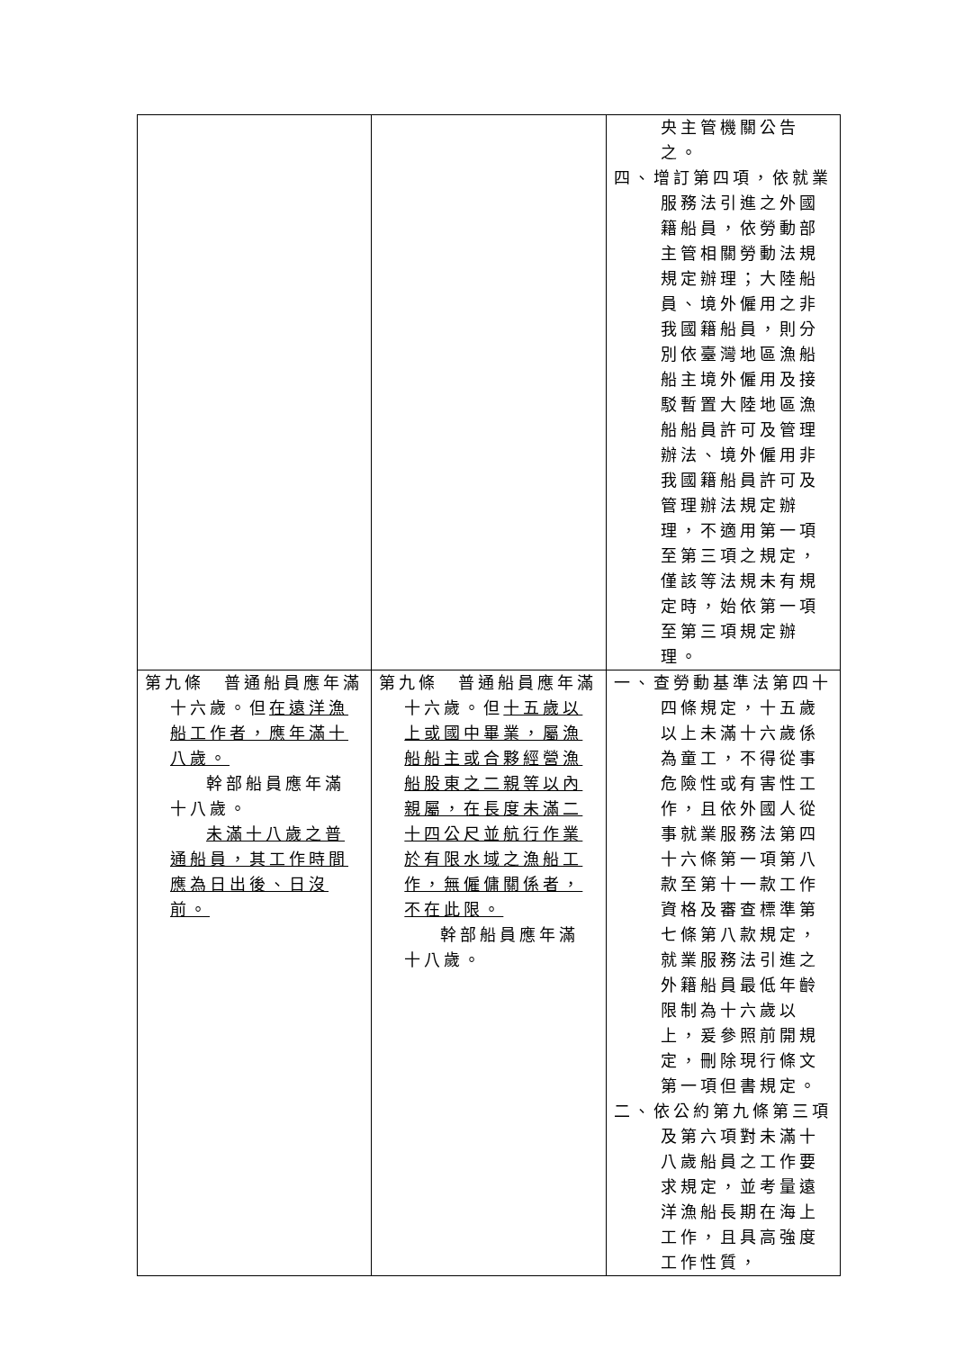| | | 央主管機關公告之。 四、增訂第四項，依就業服務法引進之外國籍船員，依勞動部主管相關勞動法規規定辦理；大陸船員、境外僱用之非我國籍船員，則分別依臺灣地區漁船船主境外僱用及接駁暫置大陸地區漁船船員許可及管理辦法、境外僱用非我國籍船員許可及管理辦法規定辦理，不適用第一項至第三項之規定，僅該等法規未有規定時，始依第一項至第三項規定辦理。 |
| 第九條 普通船員應年滿十六歲。但 在遠洋漁船工作者，應年滿十八歲。 幹部船員應年滿十八歲。 未滿十八歲之普通船員，其工作時間應為日出後、日沒前。 | 第九條 普通船員應年滿十六歲。但 十五歲以上或國中畢業，屬漁船船主或合夥經營漁船股東之二親等以內親屬，在長度未滿二十四公尺並航行作業於有限水域之漁船工作，無僱傭關係者，不在此限。 幹部船員應年滿十八歲。 | 一、查勞動基準法第四十四條規定，十五歲以上未滿十六歲係為童工，不得從事危險性或有害性工作，且依外國人從事就業服務法第四十六條第一項第八款至第十一款工作資格及審查標準第七條第八款規定，就業服務法引進之外籍船員最低年齡限制為十六歲以上，爰參照前開規定，刪除現行條文第一項但書規定。 二、依公約第九條第三項及第六項對未滿十八歲船員之工作要求規定，並考量遠洋漁船長期在海上工作，且具高強度工作性質， |